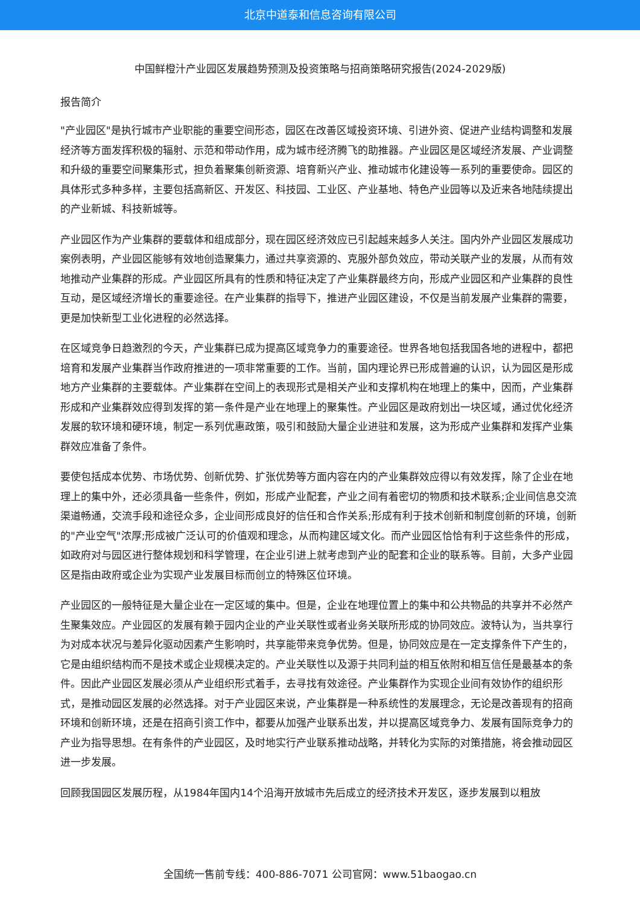北京中道泰和信息咨询有限公司
中国鲜橙汁产业园区发展趋势预测及投资策略与招商策略研究报告(2024-2029版)
报告简介
"产业园区"是执行城市产业职能的重要空间形态，园区在改善区域投资环境、引进外资、促进产业结构调整和发展经济等方面发挥积极的辐射、示范和带动作用，成为城市经济腾飞的助推器。产业园区是区域经济发展、产业调整和升级的重要空间聚集形式，担负着聚集创新资源、培育新兴产业、推动城市化建设等一系列的重要使命。园区的具体形式多种多样，主要包括高新区、开发区、科技园、工业区、产业基地、特色产业园等以及近来各地陆续提出的产业新城、科技新城等。
产业园区作为产业集群的要载体和组成部分，现在园区经济效应已引起越来越多人关注。国内外产业园区发展成功案例表明，产业园区能够有效地创造聚集力，通过共享资源的、克服外部负效应，带动关联产业的发展，从而有效地推动产业集群的形成。产业园区所具有的性质和特征决定了产业集群最终方向，形成产业园区和产业集群的良性互动，是区域经济增长的重要途径。在产业集群的指导下，推进产业园区建设，不仅是当前发展产业集群的需要，更是加快新型工业化进程的必然选择。
在区域竞争日趋激烈的今天，产业集群已成为提高区域竞争力的重要途径。世界各地包括我国各地的进程中，都把培育和发展产业集群当作政府推进的一项非常重要的工作。当前，国内理论界已形成普遍的认识，认为园区是形成地方产业集群的主要载体。产业集群在空间上的表现形式是相关产业和支撑机构在地理上的集中，因而，产业集群形成和产业集群效应得到发挥的第一条件是产业在地理上的聚集性。产业园区是政府划出一块区域，通过优化经济发展的软环境和硬环境，制定一系列优惠政策，吸引和鼓励大量企业进驻和发展，这为形成产业集群和发挥产业集群效应准备了条件。
要使包括成本优势、市场优势、创新优势、扩张优势等方面内容在内的产业集群效应得以有效发挥，除了企业在地理上的集中外，还必须具备一些条件，例如，形成产业配套，产业之间有着密切的物质和技术联系;企业间信息交流渠道畅通，交流手段和途径众多，企业间形成良好的信任和合作关系;形成有利于技术创新和制度创新的环境，创新的"产业空气"浓厚;形成被广泛认可的价值观和理念，从而构建区域文化。而产业园区恰恰有利于这些条件的形成，如政府对与园区进行整体规划和科学管理，在企业引进上就考虑到产业的配套和企业的联系等。目前，大多产业园区是指由政府或企业为实现产业发展目标而创立的特殊区位环境。
产业园区的一般特征是大量企业在一定区域的集中。但是，企业在地理位置上的集中和公共物品的共享并不必然产生聚集效应。产业园区的发展有赖于园内企业的产业关联性或者业务关联所形成的协同效应。波特认为，当共享行为对成本状况与差异化驱动因素产生影响时，共享能带来竞争优势。但是，协同效应是在一定支撑条件下产生的，它是由组织结构而不是技术或企业规模决定的。产业关联性以及源于共同利益的相互依附和相互信任是最基本的条件。因此产业园区发展必须从产业组织形式着手，去寻找有效途径。产业集群作为实现企业间有效协作的组织形式，是推动园区发展的必然选择。对于产业园区来说，产业集群是一种系统性的发展理念，无论是改善现有的招商环境和创新环境，还是在招商引资工作中，都要从加强产业联系出发，并以提高区域竞争力、发展有国际竞争力的产业为指导思想。在有条件的产业园区，及时地实行产业联系推动战略，并转化为实际的对策措施，将会推动园区进一步发展。
回顾我国园区发展历程，从1984年国内14个沿海开放城市先后成立的经济技术开发区，逐步发展到以粗放
全国统一售前专线：400-886-7071 公司官网：www.51baogao.cn